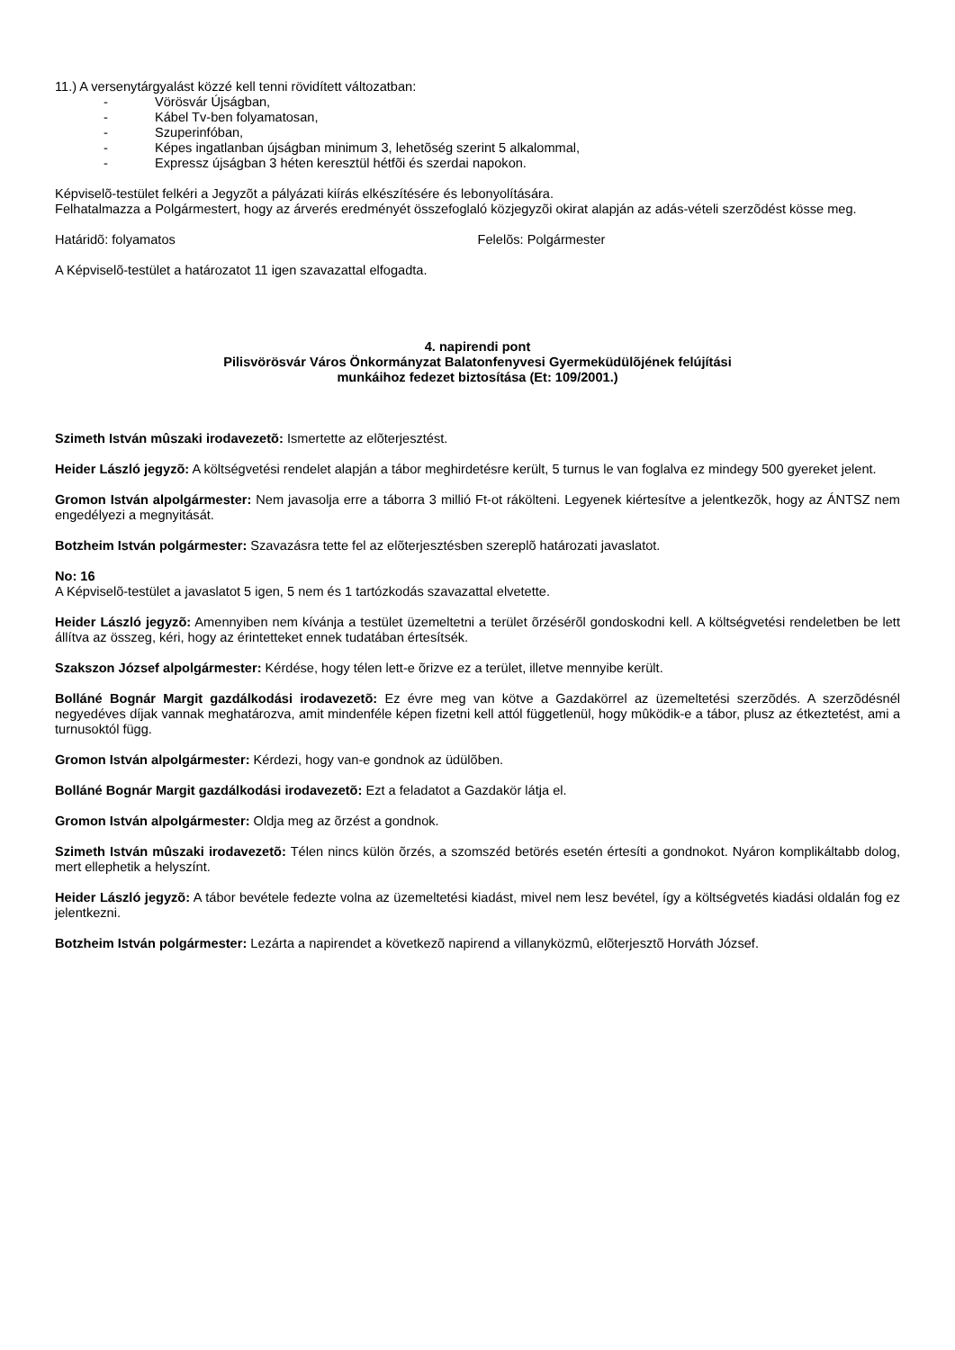11.) A versenytárgyalást közzé kell tenni rövidített változatban:
- Vörösvár Újságban,
- Kábel Tv-ben folyamatosan,
- Szuperinfóban,
- Képes ingatlanban újságban minimum 3, lehetõség szerint 5 alkalommal,
- Expressz újságban 3 héten keresztül hétfõi és szerdai napokon.
Képviselõ-testület felkéri a Jegyzõt a pályázati kiírás elkészítésére és lebonyolítására.
Felhatalmazza a Polgármestert, hogy az árverés eredményét összefoglaló közjegyzõi okirat alapján az adás-vételi szerzõdést kösse meg.
Határidõ: folyamatos Felelõs: Polgármester
A Képviselõ-testület a határozatot 11 igen szavazattal elfogadta.
4. napirendi pont
Pilisvörösvár Város Önkormányzat Balatonfenyvesi Gyermeküdülõjének felújítási
munkáihoz fedezet biztosítása (Et: 109/2001.)
Szimeth István mûszaki irodavezetõ: Ismertette az elõterjesztést.
Heider László jegyzõ: A költségvetési rendelet alapján a tábor meghirdetésre került, 5 turnus le van foglalva ez mindegy 500 gyereket jelent.
Gromon István alpolgármester: Nem javasolja erre a táborra 3 millió Ft-ot rákölteni. Legyenek kiértesítve a jelentkezõk, hogy az ÁNTSZ nem engedélyezi a megnyitását.
Botzheim István polgármester: Szavazásra tette fel az elõterjesztésben szereplõ határozati javaslatot.
No: 16
A Képviselõ-testület a javaslatot 5 igen, 5 nem és 1 tartózkodás szavazattal elvetette.
Heider László jegyzõ: Amennyiben nem kívánja a testület üzemeltetni a terület õrzésérõl gondoskodni kell. A költségvetési rendeletben be lett állítva az összeg, kéri, hogy az érintetteket ennek tudatában értesítsék.
Szakszon József alpolgármester: Kérdése, hogy télen lett-e õrizve ez a terület, illetve mennyibe került.
Bolláné Bognár Margit gazdálkodási irodavezetõ: Ez évre meg van kötve a Gazdakörrel az üzemeltetési szerzõdés. A szerzõdésnél negyedéves díjak vannak meghatározva, amit mindenféle képen fizetni kell attól függetlenül, hogy mûködik-e a tábor, plusz az étkeztetést, ami a turnusoktól függ.
Gromon István alpolgármester: Kérdezi, hogy van-e gondnok az üdülõben.
Bolláné Bognár Margit gazdálkodási irodavezetõ: Ezt a feladatot a Gazdakör látja el.
Gromon István alpolgármester: Oldja meg az õrzést a gondnok.
Szimeth István mûszaki irodavezetõ: Télen nincs külön õrzés, a szomszéd betörés esetén értesíti a gondnokot. Nyáron komplikáltabb dolog, mert ellephetik a helyszínt.
Heider László jegyzõ: A tábor bevétele fedezte volna az üzemeltetési kiadást, mivel nem lesz bevétel, így a költségvetés kiadási oldalán fog ez jelentkezni.
Botzheim István polgármester: Lezárta a napirendet a következõ napirend a villanyközmû, elõterjesztõ Horváth József.